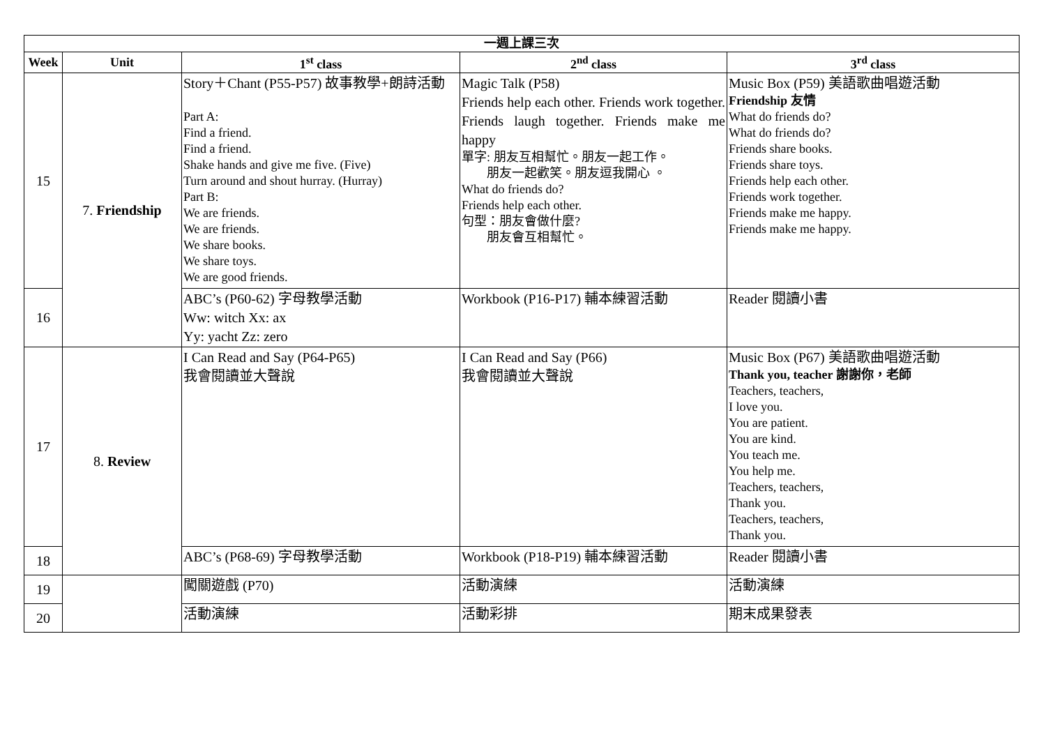| 一週上課三次 | | | | |
| --- | --- | --- | --- | --- |
| Week | Unit | 1<sup>st</sup> class | 2<sup>nd</sup> class | 3<sup>rd</sup> class |
| 15 | 7. Friendship | Story＋Chant (P55-P57) 故事教學+朗詩活動 Part A: Find a friend. Find a friend. Shake hands and give me five. (Five) Turn around and shout hurray. (Hurray) Part B: We are friends. We are friends. We share books. We share toys. We are good friends. | Magic Talk (P58) Friends help each other. Friends work together. Friends laugh together. Friends make me happy 單字: 朋友互相幫忙。朋友一起工作。 朋友一起歡笑。朋友逗我開心 。 What do friends do? Friends help each other. 句型：朋友會做什麼? 朋友會互相幫忙。 | Music Box (P59) 美語歌曲唱遊活動 Friendship 友情 What do friends do? What do friends do? Friends share books. Friends share toys. Friends help each other. Friends work together. Friends make me happy. Friends make me happy. |
| 16 | | ABC’s (P60-62) 字母教學活動 Ww: witch Xx: ax Yy: yacht Zz: zero | Workbook (P16-P17) 輔本練習活動 | Reader 閱讀小書 |
| 17 | 8. Review | I Can Read and Say (P64-P65) 我會閱讀並大聲說 | I Can Read and Say (P66) 我會閱讀並大聲說 | Music Box (P67) 美語歌曲唱遊活動 Thank you, teacher 謝謝你，老師 Teachers, teachers, I love you. You are patient. You are kind. You teach me. You help me. Teachers, teachers, Thank you. Teachers, teachers, Thank you. |
| 18 | | ABC’s (P68-69) 字母教學活動 | Workbook (P18-P19) 輔本練習活動 | Reader 閱讀小書 |
| 19 | | 闖關遊戲 (P70) | 活動演練 | 活動演練 |
| 20 | | 活動演練 | 活動彩排 | 期末成果發表 |